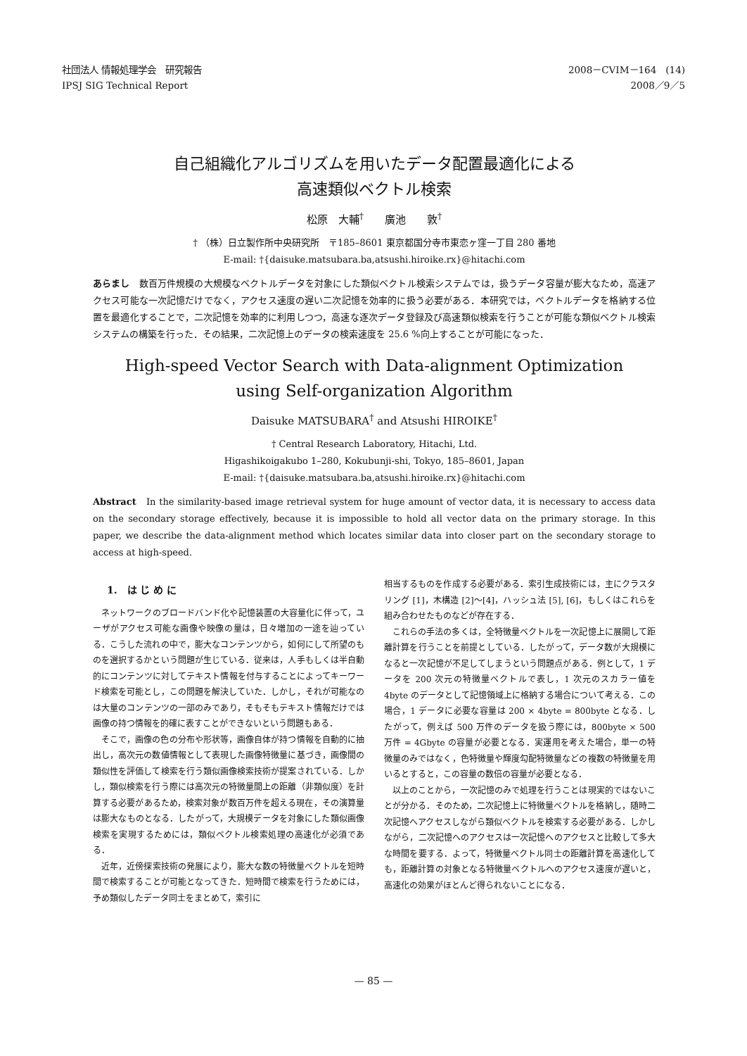社団法人 情報処理学会　研究報告
IPSJ SIG Technical Report
2008－CVIM－164　(14)
2008／9／5
自己組織化アルゴリズムを用いたデータ配置最適化による
高速類似ベクトル検索
松原　大輔<sup>†</sup>　　廣池　　敦<sup>†</sup>
† （株）日立製作所中央研究所　〒185–8601 東京都国分寺市東恋ヶ窪一丁目 280 番地
E-mail: †{daisuke.matsubara.ba,atsushi.hiroike.rx}@hitachi.com
あらまし　数百万件規模の大規模なベクトルデータを対象にした類似ベクトル検索システムでは，扱うデータ容量が膨大なため，高速アクセス可能な一次記憶だけでなく，アクセス速度の遅い二次記憶を効率的に扱う必要がある．本研究では，ベクトルデータを格納する位置を最適化することで，二次記憶を効率的に利用しつつ，高速な逐次データ登録及び高速類似検索を行うことが可能な類似ベクトル検索システムの構築を行った．その結果，二次記憶上のデータの検索速度を 25.6 %向上することが可能になった．
High-speed Vector Search with Data-alignment Optimization
using Self-organization Algorithm
Daisuke MATSUBARA<sup>†</sup> and Atsushi HIROIKE<sup>†</sup>
† Central Research Laboratory, Hitachi, Ltd.
Higashikoigakubo 1–280, Kokubunji-shi, Tokyo, 185–8601, Japan
E-mail: †{daisuke.matsubara.ba,atsushi.hiroike.rx}@hitachi.com
Abstract　In the similarity-based image retrieval system for huge amount of vector data, it is necessary to access data on the secondary storage effectively, because it is impossible to hold all vector data on the primary storage. In this paper, we describe the data-alignment method which locates similar data into closer part on the secondary storage to access at high-speed.
1.　は じ め に
ネットワークのブロードバンド化や記憶装置の大容量化に伴って，ユーザがアクセス可能な画像や映像の量は，日々増加の一途を辿っている．こうした流れの中で，膨大なコンテンツから，如何にして所望のものを選択するかという問題が生じている．従来は，人手もしくは半自動的にコンテンツに対してテキスト情報を付与することによってキーワード検索を可能とし，この問題を解決していた．しかし，それが可能なのは大量のコンテンツの一部のみであり，そもそもテキスト情報だけでは画像の持つ情報を的確に表すことができないという問題もある．
そこで，画像の色の分布や形状等，画像自体が持つ情報を自動的に抽出し，高次元の数値情報として表現した画像特徴量に基づき，画像間の類似性を評価して検索を行う類似画像検索技術が提案されている．しかし，類似検索を行う際には高次元の特徴量間上の距離（非類似度）を計算する必要があるため，検索対象が数百万件を超える現在，その演算量は膨大なものとなる．したがって，大規模データを対象にした類似画像検索を実現するためには，類似ベクトル検索処理の高速化が必須である．
近年，近傍探索技術の発展により，膨大な数の特徴量ベクトルを短時間で検索することが可能となってきた．短時間で検索を行うためには，予め類似したデータ同士をまとめて，索引に
相当するものを作成する必要がある．索引生成技術には，主にクラスタリング [1]，木構造 [2]〜[4]，ハッシュ法 [5], [6]，もしくはこれらを組み合わせたものなどが存在する．
これらの手法の多くは，全特徴量ベクトルを一次記憶上に展開して距離計算を行うことを前提としている．したがって，データ数が大規模になると一次記憶が不足してしまうという問題点がある．例として，1 データを 200 次元の特徴量ベクトルで表し，1 次元のスカラー値を 4byte のデータとして記憶領域上に格納する場合について考える．この場合，1 データに必要な容量は 200 × 4byte = 800byte となる．したがって，例えば 500 万件のデータを扱う際には，800byte × 500 万件 = 4Gbyte の容量が必要となる．実運用を考えた場合，単一の特徴量のみではなく，色特徴量や輝度勾配特徴量などの複数の特徴量を用いるとすると，この容量の数倍の容量が必要となる．
以上のことから，一次記憶のみで処理を行うことは現実的ではないことが分かる．そのため，二次記憶上に特徴量ベクトルを格納し，随時二次記憶へアクセスしながら類似ベクトルを検索する必要がある．しかしながら，二次記憶へのアクセスは一次記憶へのアクセスと比較して多大な時間を要する．よって，特徴量ベクトル同士の距離計算を高速化しても，距離計算の対象となる特徴量ベクトルへのアクセス速度が遅いと，高速化の効果がほとんど得られないことになる．
— 85 —